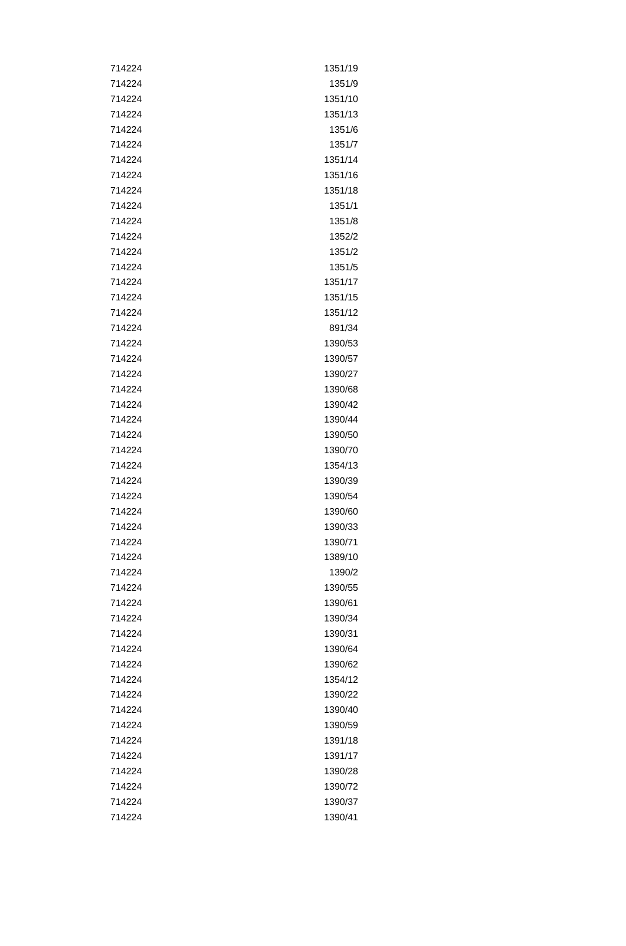| 714224 | 1351/19 |
| 714224 | 1351/9 |
| 714224 | 1351/10 |
| 714224 | 1351/13 |
| 714224 | 1351/6 |
| 714224 | 1351/7 |
| 714224 | 1351/14 |
| 714224 | 1351/16 |
| 714224 | 1351/18 |
| 714224 | 1351/1 |
| 714224 | 1351/8 |
| 714224 | 1352/2 |
| 714224 | 1351/2 |
| 714224 | 1351/5 |
| 714224 | 1351/17 |
| 714224 | 1351/15 |
| 714224 | 1351/12 |
| 714224 | 891/34 |
| 714224 | 1390/53 |
| 714224 | 1390/57 |
| 714224 | 1390/27 |
| 714224 | 1390/68 |
| 714224 | 1390/42 |
| 714224 | 1390/44 |
| 714224 | 1390/50 |
| 714224 | 1390/70 |
| 714224 | 1354/13 |
| 714224 | 1390/39 |
| 714224 | 1390/54 |
| 714224 | 1390/60 |
| 714224 | 1390/33 |
| 714224 | 1390/71 |
| 714224 | 1389/10 |
| 714224 | 1390/2 |
| 714224 | 1390/55 |
| 714224 | 1390/61 |
| 714224 | 1390/34 |
| 714224 | 1390/31 |
| 714224 | 1390/64 |
| 714224 | 1390/62 |
| 714224 | 1354/12 |
| 714224 | 1390/22 |
| 714224 | 1390/40 |
| 714224 | 1390/59 |
| 714224 | 1391/18 |
| 714224 | 1391/17 |
| 714224 | 1390/28 |
| 714224 | 1390/72 |
| 714224 | 1390/37 |
| 714224 | 1390/41 |